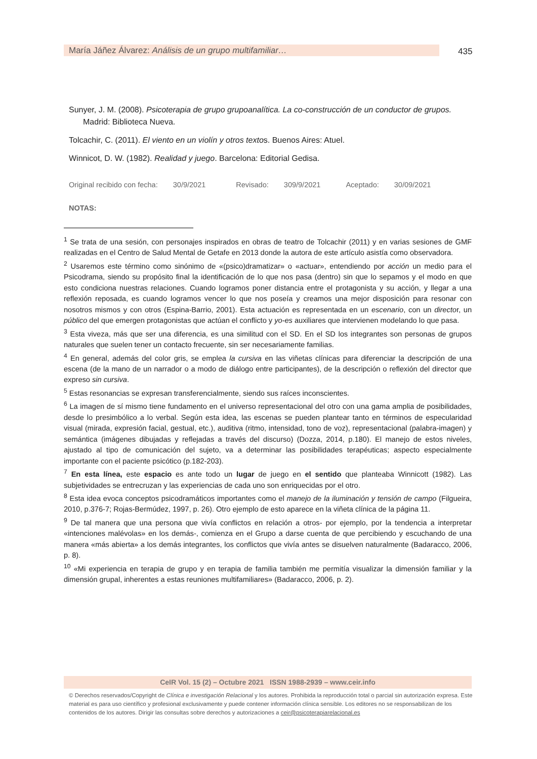María Jáñez Álvarez: Análisis de un grupo multifamiliar… 435
Sunyer, J. M. (2008). Psicoterapia de grupo grupoanalítica. La co-construcción de un conductor de grupos. Madrid: Biblioteca Nueva.
Tolcachir, C. (2011). El viento en un violín y otros textos. Buenos Aires: Atuel.
Winnicot, D. W. (1982). Realidad y juego. Barcelona: Editorial Gedisa.
Original recibido con fecha: 30/9/2021 Revisado: 309/9/2021 Aceptado: 30/09/2021
NOTAS:
<sup>1</sup> Se trata de una sesión, con personajes inspirados en obras de teatro de Tolcachir (2011) y en varias sesiones de GMF realizadas en el Centro de Salud Mental de Getafe en 2013 donde la autora de este artículo asistía como observadora.
<sup>2</sup> Usaremos este término como sinónimo de «(psico)dramatizar» o «actuar», entendiendo por acción un medio para el Psicodrama, siendo su propósito final la identificación de lo que nos pasa (dentro) sin que lo sepamos y el modo en que esto condiciona nuestras relaciones. Cuando logramos poner distancia entre el protagonista y su acción, y llegar a una reflexión reposada, es cuando logramos vencer lo que nos poseía y creamos una mejor disposición para resonar con nosotros mismos y con otros (Espina-Barrio, 2001). Esta actuación es representada en un escenario, con un director, un público del que emergen protagonistas que actúan el conflicto y yo-es auxiliares que intervienen modelando lo que pasa.
<sup>3</sup> Esta viveza, más que ser una diferencia, es una similitud con el SD. En el SD los integrantes son personas de grupos naturales que suelen tener un contacto frecuente, sin ser necesariamente familias.
<sup>4</sup> En general, además del color gris, se emplea la cursiva en las viñetas clínicas para diferenciar la descripción de una escena (de la mano de un narrador o a modo de diálogo entre participantes), de la descripción o reflexión del director que expreso sin cursiva.
<sup>5</sup> Estas resonancias se expresan transferencialmente, siendo sus raíces inconscientes.
<sup>6</sup> La imagen de sí mismo tiene fundamento en el universo representacional del otro con una gama amplia de posibilidades, desde lo presimbólico a lo verbal. Según esta idea, las escenas se pueden plantear tanto en términos de especularidad visual (mirada, expresión facial, gestual, etc.), auditiva (ritmo, intensidad, tono de voz), representacional (palabra-imagen) y semántica (imágenes dibujadas y reflejadas a través del discurso) (Dozza, 2014, p.180). El manejo de estos niveles, ajustado al tipo de comunicación del sujeto, va a determinar las posibilidades terapéuticas; aspecto especialmente importante con el paciente psicótico (p.182-203).
<sup>7</sup> En esta línea, este espacio es ante todo un lugar de juego en el sentido que planteaba Winnicott (1982). Las subjetividades se entrecruzan y las experiencias de cada uno son enriquecidas por el otro.
<sup>8</sup> Esta idea evoca conceptos psicodramáticos importantes como el manejo de la iluminación y tensión de campo (Filgueira, 2010, p.376-7; Rojas-Bermúdez, 1997, p. 26). Otro ejemplo de esto aparece en la viñeta clínica de la página 11.
<sup>9</sup> De tal manera que una persona que vivía conflictos en relación a otros- por ejemplo, por la tendencia a interpretar «intenciones malévolas» en los demás-, comienza en el Grupo a darse cuenta de que percibiendo y escuchando de una manera «más abierta» a los demás integrantes, los conflictos que vivía antes se disuelven naturalmente (Badaracco, 2006, p. 8).
<sup>10</sup> «Mi experiencia en terapia de grupo y en terapia de familia también me permitía visualizar la dimensión familiar y la dimensión grupal, inherentes a estas reuniones multifamiliares» (Badaracco, 2006, p. 2).
CeIR Vol. 15 (2) – Octubre 2021 ISSN 1988-2939 – www.ceir.info
© Derechos reservados/Copyright de Clínica e investigación Relacional y los autores. Prohibida la reproducción total o parcial sin autorización expresa. Este material es para uso científico y profesional exclusivamente y puede contener información clínica sensible. Los editores no se responsabilizan de los contenidos de los autores. Dirigir las consultas sobre derechos y autorizaciones a ceir@psicoterapiarelacional.es